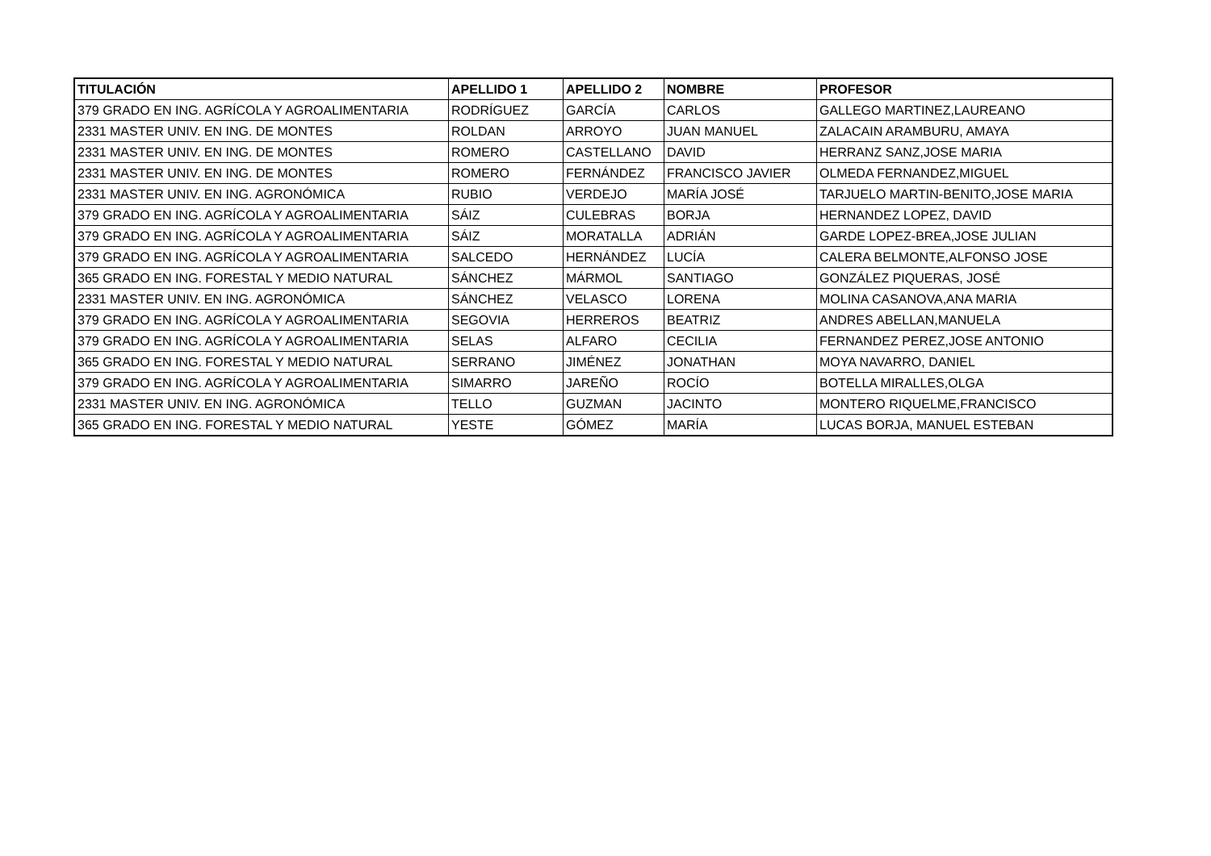| TITULACIÓN | APELLIDO 1 | APELLIDO 2 | NOMBRE | PROFESOR |
| --- | --- | --- | --- | --- |
| 379 GRADO EN ING. AGRÍCOLA Y AGROALIMENTARIA | RODRÍGUEZ | GARCÍA | CARLOS | GALLEGO MARTINEZ,LAUREANO |
| 2331 MASTER UNIV. EN ING. DE MONTES | ROLDAN | ARROYO | JUAN MANUEL | ZALACAIN ARAMBURU, AMAYA |
| 2331 MASTER UNIV. EN ING. DE MONTES | ROMERO | CASTELLANO | DAVID | HERRANZ SANZ,JOSE MARIA |
| 2331 MASTER UNIV. EN ING. DE MONTES | ROMERO | FERNÁNDEZ | FRANCISCO JAVIER | OLMEDA FERNANDEZ,MIGUEL |
| 2331 MASTER UNIV. EN ING. AGRONÓMICA | RUBIO | VERDEJO | MARÍA JOSÉ | TARJUELO MARTIN-BENITO,JOSE MARIA |
| 379 GRADO EN ING. AGRÍCOLA Y AGROALIMENTARIA | SÁIZ | CULEBRAS | BORJA | HERNANDEZ LOPEZ, DAVID |
| 379 GRADO EN ING. AGRÍCOLA Y AGROALIMENTARIA | SÁIZ | MORATALLA | ADRIÁN | GARDE LOPEZ-BREA,JOSE JULIAN |
| 379 GRADO EN ING. AGRÍCOLA Y AGROALIMENTARIA | SALCEDO | HERNÁNDEZ | LUCÍA | CALERA BELMONTE,ALFONSO JOSE |
| 365 GRADO EN ING. FORESTAL Y MEDIO NATURAL | SÁNCHEZ | MÁRMOL | SANTIAGO | GONZÁLEZ PIQUERAS, JOSÉ |
| 2331 MASTER UNIV. EN ING. AGRONÓMICA | SÁNCHEZ | VELASCO | LORENA | MOLINA CASANOVA,ANA MARIA |
| 379 GRADO EN ING. AGRÍCOLA Y AGROALIMENTARIA | SEGOVIA | HERREROS | BEATRIZ | ANDRES ABELLAN,MANUELA |
| 379 GRADO EN ING. AGRÍCOLA Y AGROALIMENTARIA | SELAS | ALFARO | CECILIA | FERNANDEZ PEREZ,JOSE ANTONIO |
| 365 GRADO EN ING. FORESTAL Y MEDIO NATURAL | SERRANO | JIMÉNEZ | JONATHAN | MOYA NAVARRO, DANIEL |
| 379 GRADO EN ING. AGRÍCOLA Y AGROALIMENTARIA | SIMARRO | JAREÑO | ROCÍO | BOTELLA MIRALLES,OLGA |
| 2331 MASTER UNIV. EN ING. AGRONÓMICA | TELLO | GUZMAN | JACINTO | MONTERO RIQUELME,FRANCISCO |
| 365 GRADO EN ING. FORESTAL Y MEDIO NATURAL | YESTE | GÓMEZ | MARÍA | LUCAS BORJA, MANUEL ESTEBAN |